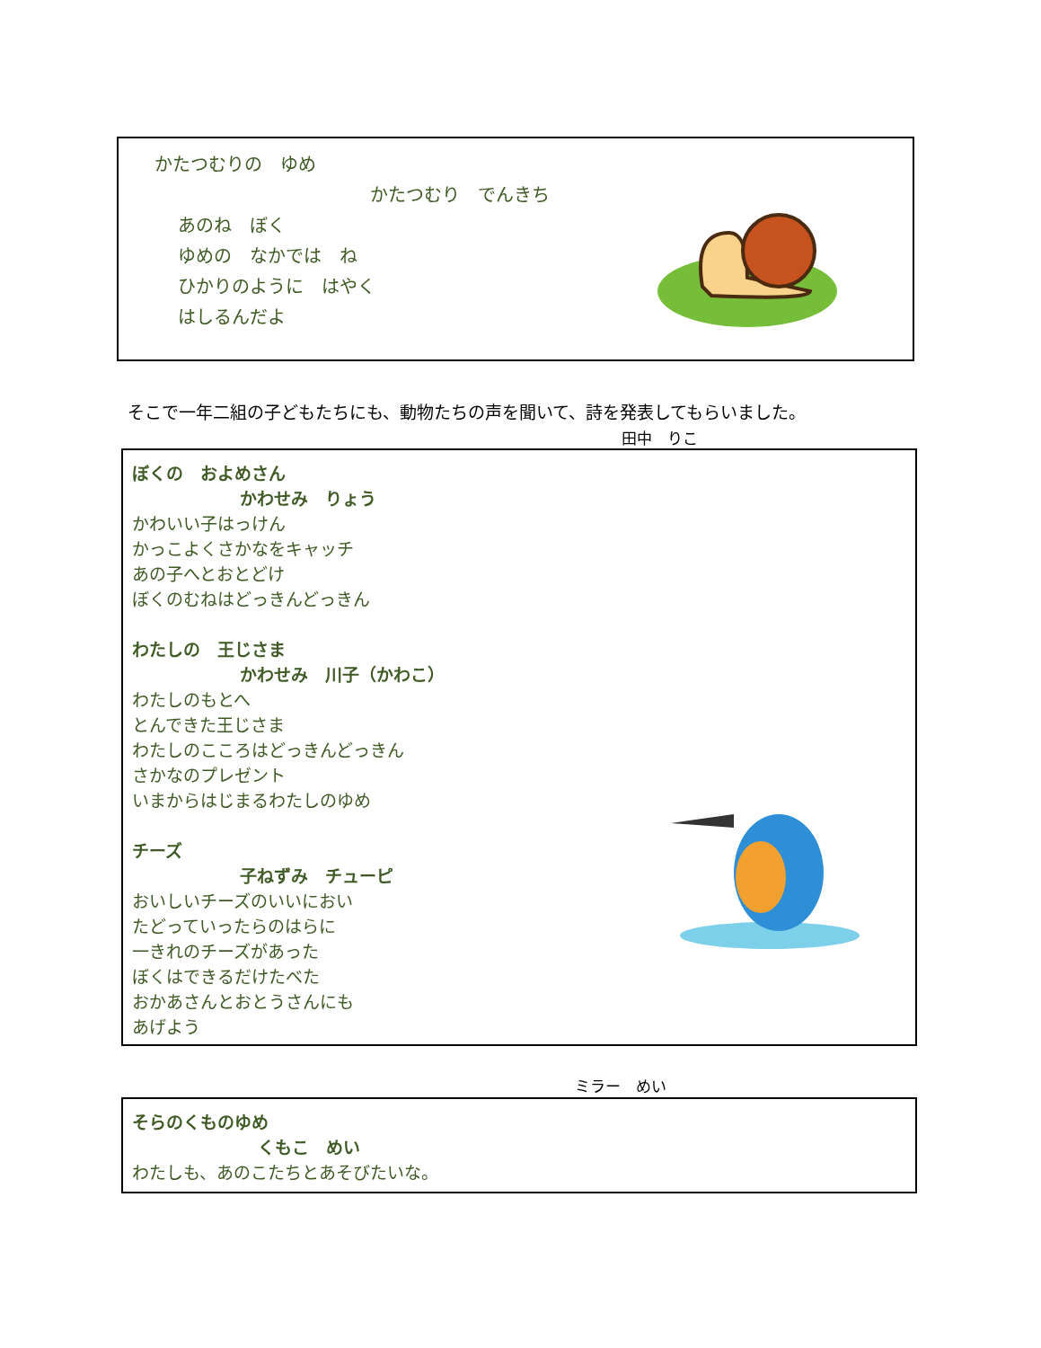かたつむりの　ゆめ
かたつむり　でんきち
あのね　ぼく
ゆめの　なかでは　ね
ひかりのように　はやく
はしるんだよ
そこで一年二組の子どもたちにも、動物たちの声を聞いて、詩を発表してもらいました。
田中　りこ
ぼくの　およめさん
かわせみ　りょう
かわいい子はっけん
かっこよくさかなをキャッチ
あの子へとおとどけ
ぼくのむねはどっきんどっきん
わたしの　王じさま
かわせみ　川子（かわこ）
わたしのもとへ
とんできた王じさま
わたしのこころはどっきんどっきん
さかなのプレゼント
いまからはじまるわたしのゆめ
チーズ
子ねずみ　チューピ
おいしいチーズのいいにおい
たどっていったらのはらに
一きれのチーズがあった
ぼくはできるだけたべた
おかあさんとおとうさんにも
あげよう
ミラー　めい
そらのくものゆめ
くもこ　めい
わたしも、あのこたちとあそびたいな。